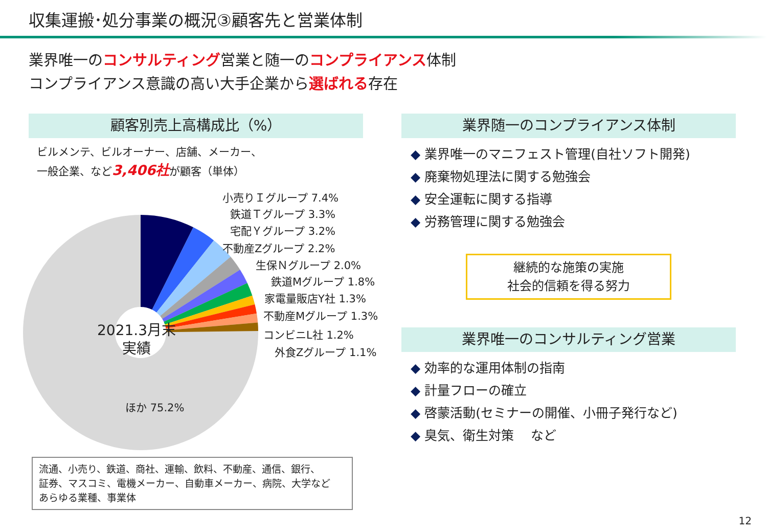収集運搬･処分事業の概況③顧客先と営業体制
業界唯一のコンサルティング営業と随一のコンプライアンス体制
コンプライアンス意識の高い大手企業から選ばれる存在
顧客別売上高構成比（%）
ビルメンテ、ビルオーナー、店舗、メーカー、
一般企業、など3,406社が顧客（単体）
2021.3月末
実績
小売りＩグループ 7.4%
鉄道Ｔグループ 3.3%
宅配Ｙグループ 3.2%
不動産Zグループ 2.2%
生保Ｎグループ 2.0%
鉄道Mグループ 1.8%
家電量販店Y社 1.3%
不動産Mグループ 1.3%
コンビニL社 1.2%
外食Zグループ 1.1%
ほか 75.2%
流通、小売り、鉄道、商社、運輸、飲料、不動産、通信、銀行、
証券、マスコミ、電機メーカー、自動車メーカー、病院、大学など
あらゆる業種、事業体
業界随一のコンプライアンス体制
◆ 業界唯一のマニフェスト管理(自社ソフト開発)
◆ 廃棄物処理法に関する勉強会
◆ 安全運転に関する指導
◆ 労務管理に関する勉強会
継続的な施策の実施
社会的信頼を得る努力
業界唯一のコンサルティング営業
◆ 効率的な運用体制の指南
◆ 計量フローの確立
◆ 啓蒙活動(セミナーの開催、小冊子発行など)
◆ 臭気、衛生対策　 など
12